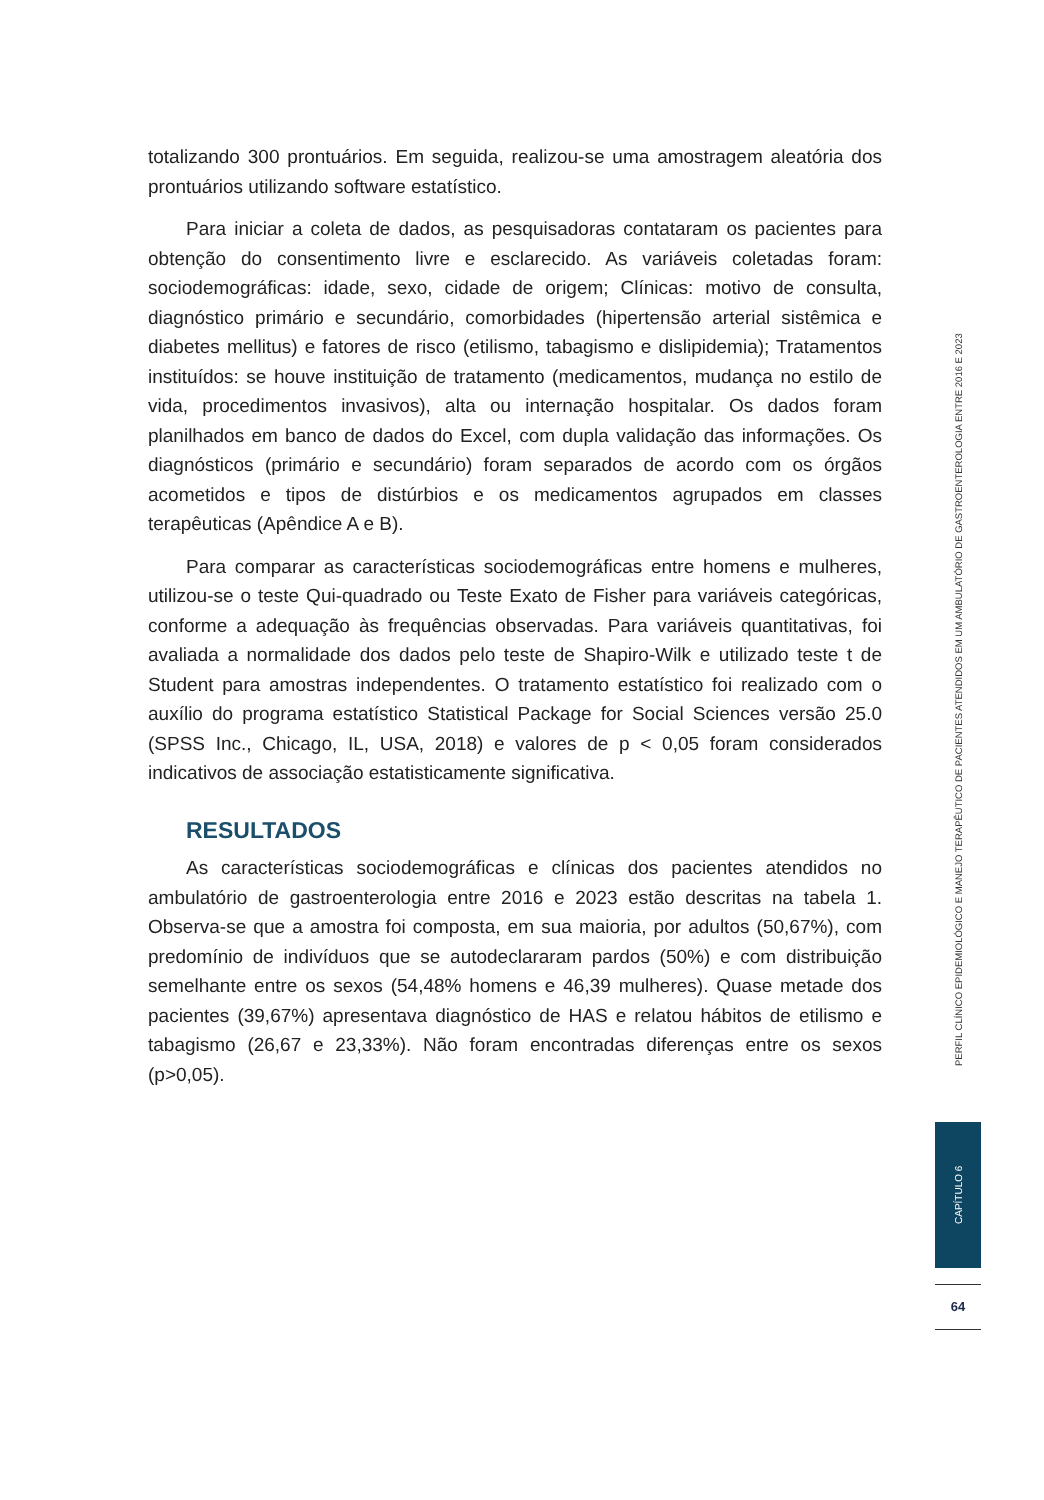totalizando 300 prontuários. Em seguida, realizou-se uma amostragem aleatória dos prontuários utilizando software estatístico.
Para iniciar a coleta de dados, as pesquisadoras contataram os pacientes para obtenção do consentimento livre e esclarecido. As variáveis coletadas foram: sociodemográficas: idade, sexo, cidade de origem; Clínicas: motivo de consulta, diagnóstico primário e secundário, comorbidades (hipertensão arterial sistêmica e diabetes mellitus) e fatores de risco (etilismo, tabagismo e dislipidemia); Tratamentos instituídos: se houve instituição de tratamento (medicamentos, mudança no estilo de vida, procedimentos invasivos), alta ou internação hospitalar. Os dados foram planilhados em banco de dados do Excel, com dupla validação das informações. Os diagnósticos (primário e secundário) foram separados de acordo com os órgãos acometidos e tipos de distúrbios e os medicamentos agrupados em classes terapêuticas (Apêndice A e B).
Para comparar as características sociodemográficas entre homens e mulheres, utilizou-se o teste Qui-quadrado ou Teste Exato de Fisher para variáveis categóricas, conforme a adequação às frequências observadas. Para variáveis quantitativas, foi avaliada a normalidade dos dados pelo teste de Shapiro-Wilk e utilizado teste t de Student para amostras independentes. O tratamento estatístico foi realizado com o auxílio do programa estatístico Statistical Package for Social Sciences versão 25.0 (SPSS Inc., Chicago, IL, USA, 2018) e valores de p < 0,05 foram considerados indicativos de associação estatisticamente significativa.
RESULTADOS
As características sociodemográficas e clínicas dos pacientes atendidos no ambulatório de gastroenterologia entre 2016 e 2023 estão descritas na tabela 1. Observa-se que a amostra foi composta, em sua maioria, por adultos (50,67%), com predomínio de indivíduos que se autodeclararam pardos (50%) e com distribuição semelhante entre os sexos (54,48% homens e 46,39 mulheres). Quase metade dos pacientes (39,67%) apresentava diagnóstico de HAS e relatou hábitos de etilismo e tabagismo (26,67 e 23,33%). Não foram encontradas diferenças entre os sexos (p>0,05).
PERFIL CLÍNICO EPIDEMIOLÓGICO E MANEJO TERAPÊUTICO DE PACIENTES ATENDIDOS EM UM AMBULATÓRIO DE GASTROENTEROLOGIA ENTRE 2016 E 2023
CAPÍTULO 6
64